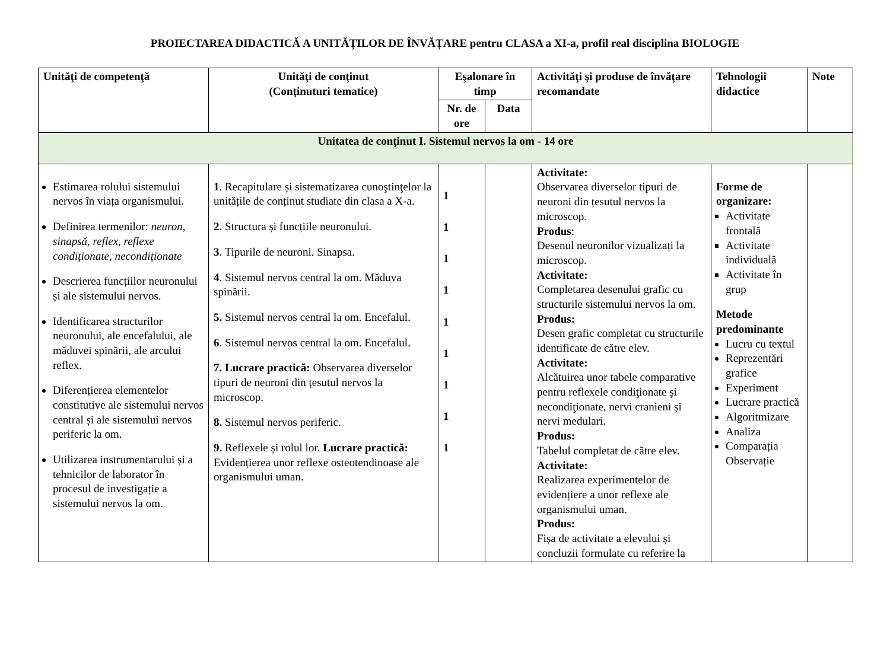PROIECTAREA DIDACTICĂ A UNITĂȚILOR DE ÎNVĂȚARE pentru CLASA a XI-a, profil real disciplina BIOLOGIE
| Unităţi de competenţă | Unităţi de conţinut (Conţinuturi tematice) | Eşalonare în timp | | Activităţi şi produse de învăţare recomandate | Tehnologii didactice | Note |
| --- | --- | --- | --- | --- | --- | --- |
| | | Nr. de ore | Data | | | |
| Unitatea de conţinut I. Sistemul nervos la om - 14 ore | | | | | | |
| Estimarea rolului sistemului nervos în viața organismului. Definirea termenilor: neuron, sinapsă, reflex, reflexe condiționate, necondiționate Descrierea funcțiilor neuronului și ale sistemului nervos. Identificarea structurilor neuronului, ale encefalului, ale măduvei spinării, ale arcului reflex. Diferențierea elementelor constitutive ale sistemului nervos central și ale sistemului nervos periferic la om. Utilizarea instrumentarului și a tehnicilor de laborator în procesul de investigație a sistemului nervos la om. | 1 . Recapitulare și sistematizarea cunoştinţelor la unitățile de conținut studiate din clasa a X-a. 2. Structura și funcțiile neuronului. 3 . Tipurile de neuroni. Sinapsa. 4 . Sistemul nervos central la om. Măduva spinării. 5. Sistemul nervos central la om. Encefalul. 6 . Sistemul nervos central la om. Encefalul. 7. Lucrare practică: Observarea diverselor tipuri de neuroni din țesutul nervos la microscop. 8. Sistemul nervos periferic. 9. Reflexele și rolul lor. Lucrare practică: Evidențierea unor reflexe osteotendinoase ale organismului uman. | 1 1 1 1 1 1 1 1 1 | | Activitate: Observarea diverselor tipuri de neuroni din țesutul nervos la microscop. Produs : Desenul neuronilor vizualizați la microscop. Activitate: Completarea desenului grafic cu structurile sistemului nervos la om. Produs: Desen grafic completat cu structurile identificate de către elev. Activitate: Alcătuirea unor tabele comparative pentru reflexele condiţionate şi necondiţionate, nervi cranieni și nervi medulari. Produs: Tabelul completat de către elev. Activitate: Realizarea experimentelor de evidențiere a unor reflexe ale organismului uman. Produs: Fișa de activitate a elevului și concluzii formulate cu referire la | Forme de organizare: Activitate frontală Activitate individuală Activitate în grup Metode predominante Lucru cu textul Reprezentări grafice Experiment Lucrare practică Algoritmizare Analiza Comparația Observație | |